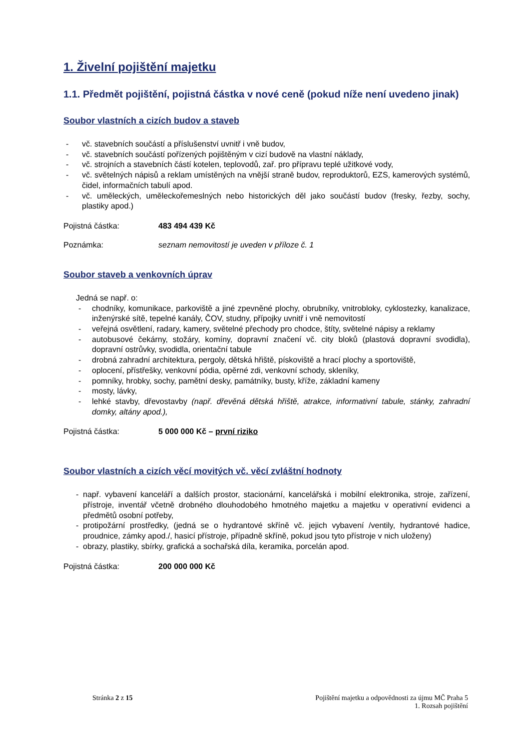1. Živelní pojištění majetku
1.1. Předmět pojištění, pojistná částka v nové ceně (pokud níže není uvedeno jinak)
Soubor vlastních a cizích budov a staveb
- vč. stavebních součástí a příslušenství uvnitř i vně budov,
- vč. stavebních součástí pořízených pojištěným v cizí budově na vlastní náklady,
- vč. strojních a stavebních částí kotelen, teplovodů, zař. pro přípravu teplé užitkové vody,
- vč. světelných nápisů a reklam umístěných na vnější straně budov, reproduktorů, EZS, kamerových systémů, čidel, informačních tabulí apod.
- vč. uměleckých, uměleckořemeslných nebo historických děl jako součástí budov (fresky, řezby, sochy, plastiky apod.)
Pojistná částka: 483 494 439 Kč
Poznámka: seznam nemovitostí je uveden v příloze č. 1
Soubor staveb a venkovních úprav
Jedná se např. o:
- chodníky, komunikace, parkoviště a jiné zpevněné plochy, obrubníky, vnitrobloky, cyklostezky, kanalizace, inženýrské sítě, tepelné kanály, ČOV, studny, přípojky uvnitř i vně nemovitostí
- veřejná osvětlení, radary, kamery, světelné přechody pro chodce, štíty, světelné nápisy a reklamy
- autobusové čekárny, stožáry, komíny, dopravní značení vč. city bloků (plastová dopravní svodidla), dopravní ostrůvky, svodidla, orientační tabule
- drobná zahradní architektura, pergoly, dětská hřiště, pískoviště a hrací plochy a sportoviště,
- oplocení, přístřešky, venkovní pódia, opěrné zdi, venkovní schody, skleníky,
- pomníky, hrobky, sochy, pamětní desky, památníky, busty, kříže, základní kameny
- mosty, lávky,
- lehké stavby, dřevostavby (např. dřevěná dětská hřiště, atrakce, informativní tabule, stánky, zahradní domky, altány apod.),
Pojistná částka: 5 000 000 Kč – první riziko
Soubor vlastních a cizích věcí movitých vč. věcí zvláštní hodnoty
- např. vybavení kanceláří a dalších prostor, stacionární, kancelářská i mobilní elektronika, stroje, zařízení, přístroje, inventář včetně drobného dlouhodobého hmotného majetku a majetku v operativní evidenci a předmětů osobní potřeby,
- protipožární prostředky, (jedná se o hydrantové skříně vč. jejich vybavení /ventily, hydrantové hadice, proudnice, zámky apod./, hasicí přístroje, případně skříně, pokud jsou tyto přístroje v nich uloženy)
- obrazy, plastiky, sbírky, grafická a sochařská díla, keramika, porcelán apod.
Pojistná částka: 200 000 000 Kč
Stránka 2 z 15 Pojištění majetku a odpovědnosti za újmu MČ Praha 5
1. Rozsah pojištění